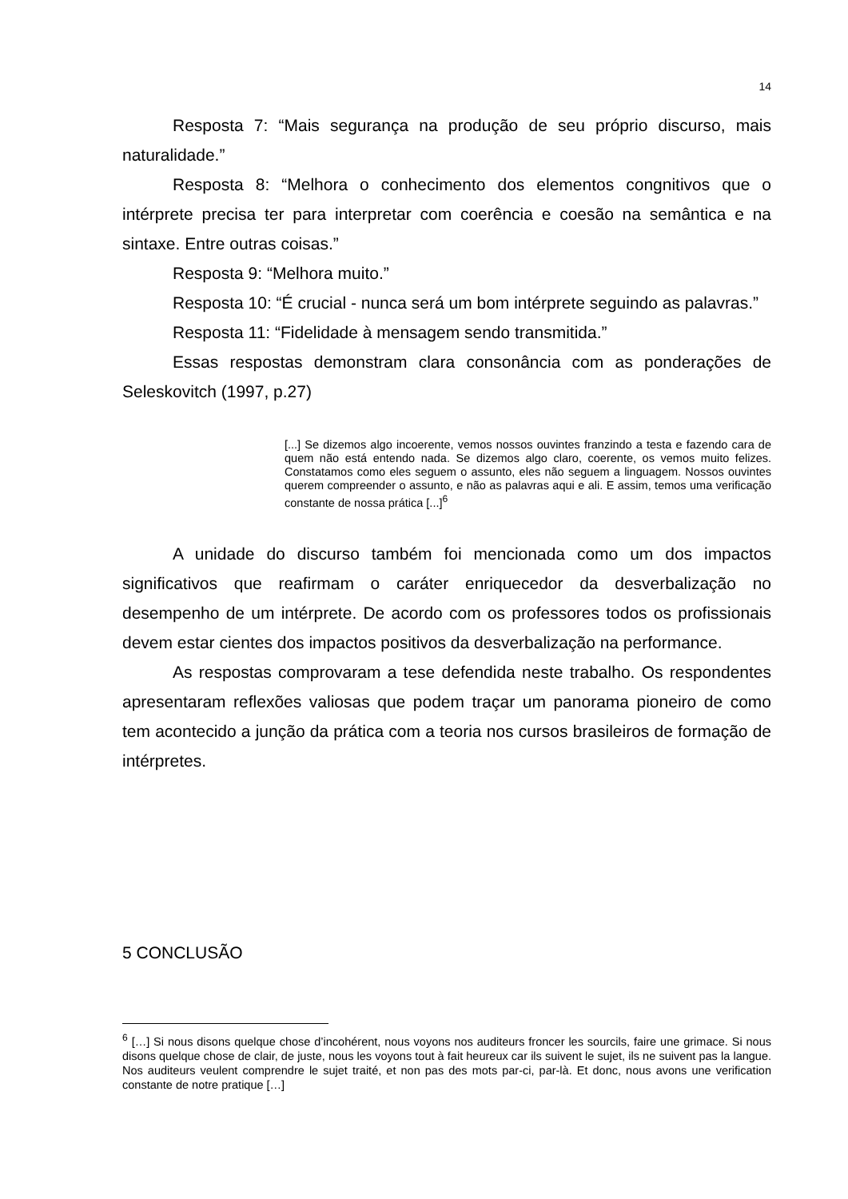14
Resposta 7: “Mais segurança na produção de seu próprio discurso, mais naturalidade.”
Resposta 8: “Melhora o conhecimento dos elementos congnitivos que o intérprete precisa ter para interpretar com coerência e coesão na semântica e na sintaxe. Entre outras coisas.”
Resposta 9: “Melhora muito.”
Resposta 10: “É crucial - nunca será um bom intérprete seguindo as palavras.”
Resposta 11: “Fidelidade à mensagem sendo transmitida.”
Essas respostas demonstram clara consonância com as ponderações de Seleskovitch (1997, p.27)
[...] Se dizemos algo incoerente, vemos nossos ouvintes franzindo a testa e fazendo cara de quem não está entendo nada. Se dizemos algo claro, coerente, os vemos muito felizes. Constatamos como eles seguem o assunto, eles não seguem a linguagem. Nossos ouvintes querem compreender o assunto, e não as palavras aqui e ali. E assim, temos uma verificação constante de nossa prática [...]<sup>6</sup>
A unidade do discurso também foi mencionada como um dos impactos significativos que reafirmam o caráter enriquecedor da desverbalização no desempenho de um intérprete. De acordo com os professores todos os profissionais devem estar cientes dos impactos positivos da desverbalização na performance.
As respostas comprovaram a tese defendida neste trabalho. Os respondentes apresentaram reflexões valiosas que podem traçar um panorama pioneiro de como tem acontecido a junção da prática com a teoria nos cursos brasileiros de formação de intérpretes.
5 CONCLUSÃO
<sup>6</sup> […] Si nous disons quelque chose d’incohérent, nous voyons nos auditeurs froncer les sourcils, faire une grimace. Si nous disons quelque chose de clair, de juste, nous les voyons tout à fait heureux car ils suivent le sujet, ils ne suivent pas la langue. Nos auditeurs veulent comprendre le sujet traité, et non pas des mots par-ci, par-là. Et donc, nous avons une verification constante de notre pratique […]